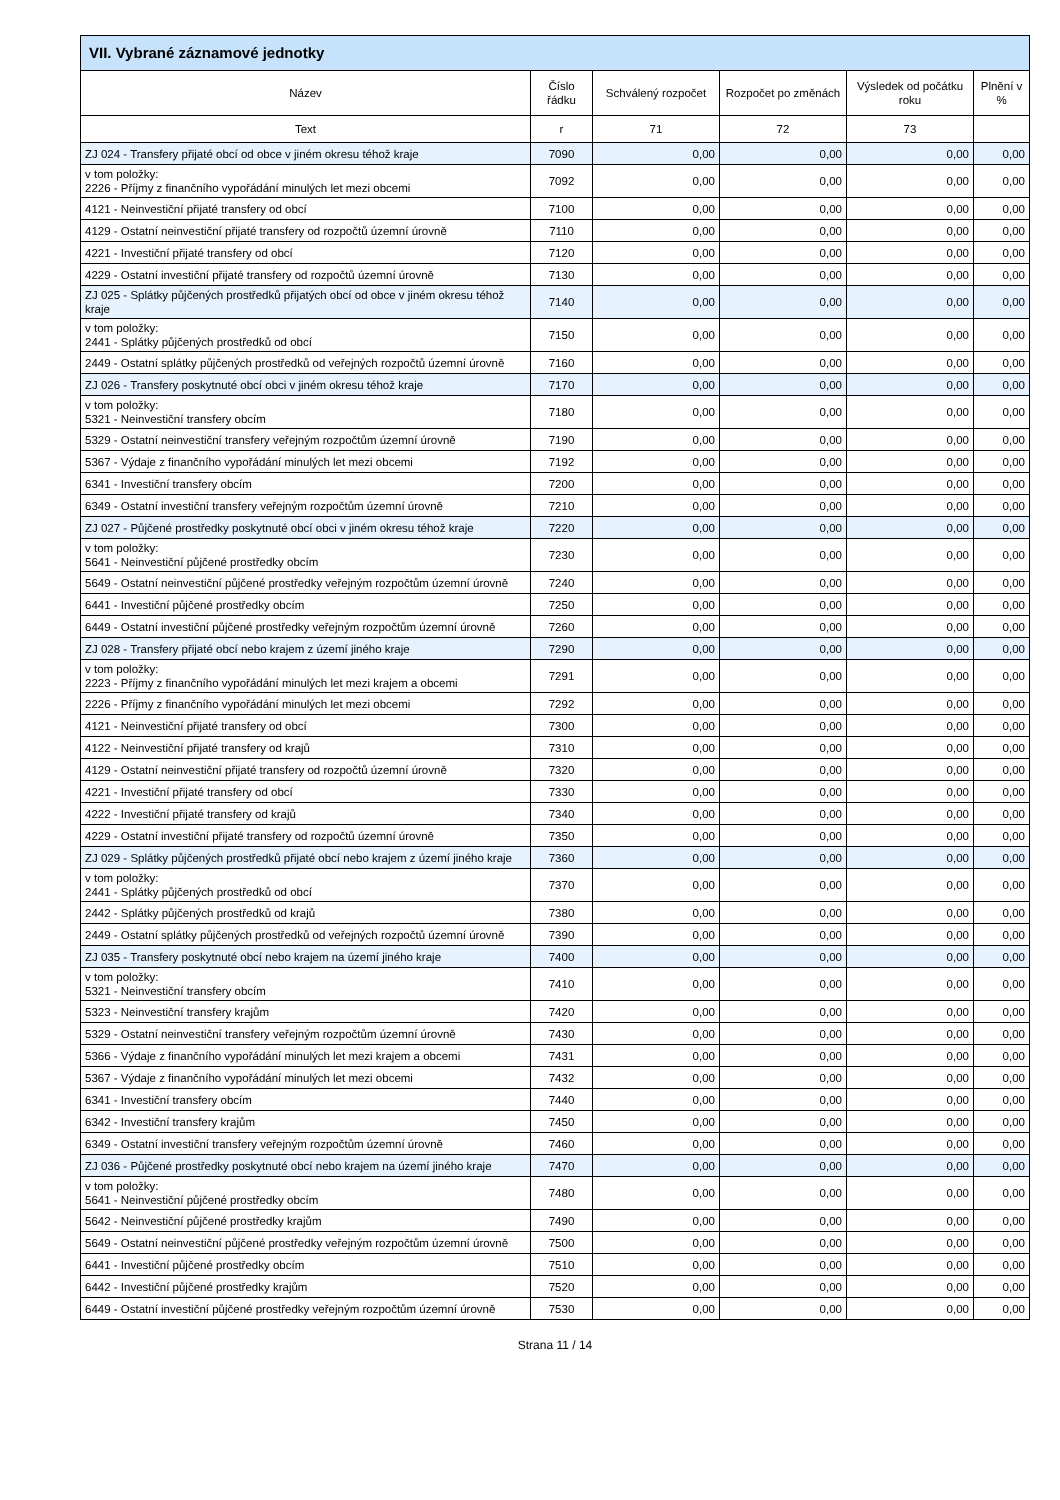| VII. Vybrané záznamové jednotky | | | | | |
| --- | --- | --- | --- | --- | --- |
| Název | Číslo řádku | Schválený rozpočet | Rozpočet po změnách | Výsledek od počátku roku | Plnění v % |
| Text | r | 71 | 72 | 73 | |
| ZJ 024 - Transfery přijaté obcí od obce v jiném okresu téhož kraje | 7090 | 0,00 | 0,00 | 0,00 | 0,00 |
| v tom položky: 2226 - Příjmy z finančního vypořádání minulých let mezi obcemi | 7092 | 0,00 | 0,00 | 0,00 | 0,00 |
| 4121 - Neinvestiční přijaté transfery od obcí | 7100 | 0,00 | 0,00 | 0,00 | 0,00 |
| 4129 - Ostatní neinvestiční přijaté transfery od rozpočtů územní úrovně | 7110 | 0,00 | 0,00 | 0,00 | 0,00 |
| 4221 - Investiční přijaté transfery od obcí | 7120 | 0,00 | 0,00 | 0,00 | 0,00 |
| 4229 - Ostatní investiční přijaté transfery od rozpočtů územní úrovně | 7130 | 0,00 | 0,00 | 0,00 | 0,00 |
| ZJ 025 - Splátky půjčených prostředků přijatých obcí od obce v jiném okresu téhož kraje | 7140 | 0,00 | 0,00 | 0,00 | 0,00 |
| v tom položky: 2441 - Splátky půjčených prostředků od obcí | 7150 | 0,00 | 0,00 | 0,00 | 0,00 |
| 2449 - Ostatní splátky půjčených prostředků od veřejných rozpočtů územní úrovně | 7160 | 0,00 | 0,00 | 0,00 | 0,00 |
| ZJ 026 - Transfery poskytnuté obcí obci v jiném okresu téhož kraje | 7170 | 0,00 | 0,00 | 0,00 | 0,00 |
| v tom položky: 5321 - Neinvestiční transfery obcím | 7180 | 0,00 | 0,00 | 0,00 | 0,00 |
| 5329 - Ostatní neinvestiční transfery veřejným rozpočtům územní úrovně | 7190 | 0,00 | 0,00 | 0,00 | 0,00 |
| 5367 - Výdaje z finančního vypořádání minulých let mezi obcemi | 7192 | 0,00 | 0,00 | 0,00 | 0,00 |
| 6341 - Investiční transfery obcím | 7200 | 0,00 | 0,00 | 0,00 | 0,00 |
| 6349 - Ostatní investiční transfery veřejným rozpočtům územní úrovně | 7210 | 0,00 | 0,00 | 0,00 | 0,00 |
| ZJ 027 - Půjčené prostředky poskytnuté obcí obci v jiném okresu téhož kraje | 7220 | 0,00 | 0,00 | 0,00 | 0,00 |
| v tom položky: 5641 - Neinvestiční půjčené prostředky obcím | 7230 | 0,00 | 0,00 | 0,00 | 0,00 |
| 5649 - Ostatní neinvestiční půjčené prostředky veřejným rozpočtům územní úrovně | 7240 | 0,00 | 0,00 | 0,00 | 0,00 |
| 6441 - Investiční půjčené prostředky obcím | 7250 | 0,00 | 0,00 | 0,00 | 0,00 |
| 6449 - Ostatní investiční půjčené prostředky veřejným rozpočtům územní úrovně | 7260 | 0,00 | 0,00 | 0,00 | 0,00 |
| ZJ 028 - Transfery přijaté obcí nebo krajem z území jiného kraje | 7290 | 0,00 | 0,00 | 0,00 | 0,00 |
| v tom položky: 2223 - Příjmy z finančního vypořádání minulých let mezi krajem a obcemi | 7291 | 0,00 | 0,00 | 0,00 | 0,00 |
| 2226 - Příjmy z finančního vypořádání minulých let mezi obcemi | 7292 | 0,00 | 0,00 | 0,00 | 0,00 |
| 4121 - Neinvestiční přijaté transfery od obcí | 7300 | 0,00 | 0,00 | 0,00 | 0,00 |
| 4122 - Neinvestiční přijaté transfery od krajů | 7310 | 0,00 | 0,00 | 0,00 | 0,00 |
| 4129 - Ostatní neinvestiční přijaté transfery od rozpočtů územní úrovně | 7320 | 0,00 | 0,00 | 0,00 | 0,00 |
| 4221 - Investiční přijaté transfery od obcí | 7330 | 0,00 | 0,00 | 0,00 | 0,00 |
| 4222 - Investiční přijaté transfery od krajů | 7340 | 0,00 | 0,00 | 0,00 | 0,00 |
| 4229 - Ostatní investiční přijaté transfery od rozpočtů územní úrovně | 7350 | 0,00 | 0,00 | 0,00 | 0,00 |
| ZJ 029 - Splátky půjčených prostředků přijaté obcí nebo krajem z území jiného kraje | 7360 | 0,00 | 0,00 | 0,00 | 0,00 |
| v tom položky: 2441 - Splátky půjčených prostředků od obcí | 7370 | 0,00 | 0,00 | 0,00 | 0,00 |
| 2442 - Splátky půjčených prostředků od krajů | 7380 | 0,00 | 0,00 | 0,00 | 0,00 |
| 2449 - Ostatní splátky půjčených prostředků od veřejných rozpočtů územní úrovně | 7390 | 0,00 | 0,00 | 0,00 | 0,00 |
| ZJ 035 - Transfery poskytnuté obcí nebo krajem na území jiného kraje | 7400 | 0,00 | 0,00 | 0,00 | 0,00 |
| v tom položky: 5321 - Neinvestiční transfery obcím | 7410 | 0,00 | 0,00 | 0,00 | 0,00 |
| 5323 - Neinvestiční transfery krajům | 7420 | 0,00 | 0,00 | 0,00 | 0,00 |
| 5329 - Ostatní neinvestiční transfery veřejným rozpočtům územní úrovně | 7430 | 0,00 | 0,00 | 0,00 | 0,00 |
| 5366 - Výdaje z finančního vypořádání minulých let mezi krajem a obcemi | 7431 | 0,00 | 0,00 | 0,00 | 0,00 |
| 5367 - Výdaje z finančního vypořádání minulých let mezi obcemi | 7432 | 0,00 | 0,00 | 0,00 | 0,00 |
| 6341 - Investiční transfery obcím | 7440 | 0,00 | 0,00 | 0,00 | 0,00 |
| 6342 - Investiční transfery krajům | 7450 | 0,00 | 0,00 | 0,00 | 0,00 |
| 6349 - Ostatní investiční transfery veřejným rozpočtům územní úrovně | 7460 | 0,00 | 0,00 | 0,00 | 0,00 |
| ZJ 036 - Půjčené prostředky poskytnuté obcí nebo krajem na území jiného kraje | 7470 | 0,00 | 0,00 | 0,00 | 0,00 |
| v tom položky: 5641 - Neinvestiční půjčené prostředky obcím | 7480 | 0,00 | 0,00 | 0,00 | 0,00 |
| 5642 - Neinvestiční půjčené prostředky krajům | 7490 | 0,00 | 0,00 | 0,00 | 0,00 |
| 5649 - Ostatní neinvestiční půjčené prostředky veřejným rozpočtům územní úrovně | 7500 | 0,00 | 0,00 | 0,00 | 0,00 |
| 6441 - Investiční půjčené prostředky obcím | 7510 | 0,00 | 0,00 | 0,00 | 0,00 |
| 6442 - Investiční půjčené prostředky krajům | 7520 | 0,00 | 0,00 | 0,00 | 0,00 |
| 6449 - Ostatní investiční půjčené prostředky veřejným rozpočtům územní úrovně | 7530 | 0,00 | 0,00 | 0,00 | 0,00 |
Strana 11 / 14